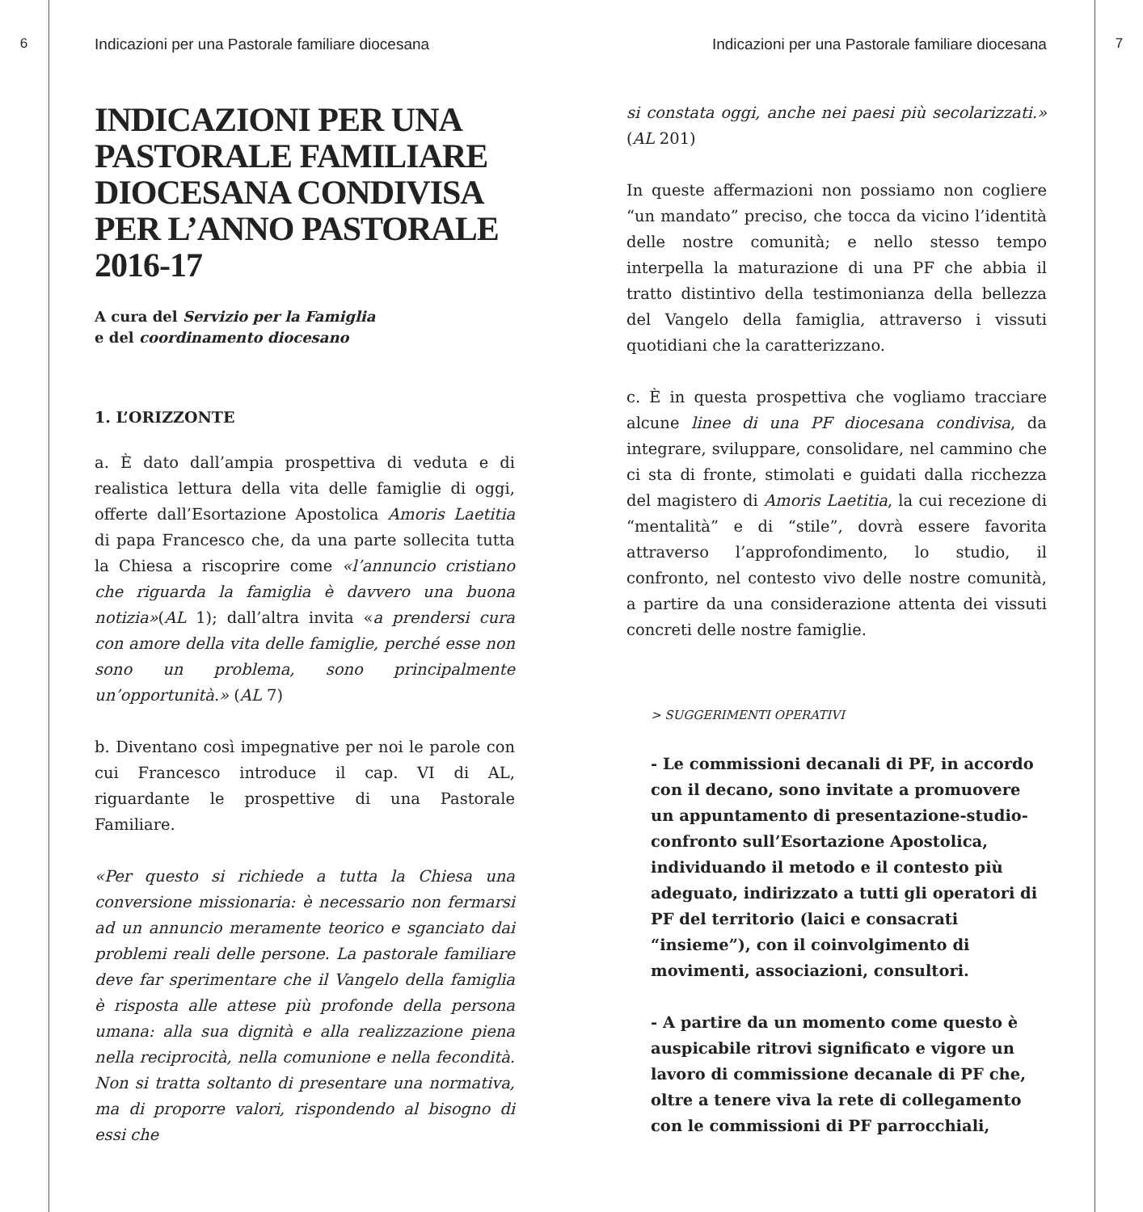6 Indicazioni per una Pastorale familiare diocesana
INDICAZIONI PER UNA PASTORALE FAMILIARE DIOCESANA CONDIVISA PER L’ANNO PASTORALE 2016-17
A cura del Servizio per la Famiglia
e del coordinamento diocesano
1. L’ORIZZONTE
a. È dato dall’ampia prospettiva di veduta e di realistica lettura della vita delle famiglie di oggi, offerte dall’Esortazione Apostolica Amoris Laetitia di papa Francesco che, da una parte sollecita tutta la Chiesa a riscoprire come «l’annuncio cristiano che riguarda la famiglia è davvero una buona notizia»(AL 1); dall’altra invita «a prendersi cura con amore della vita delle famiglie, perché esse non sono un problema, sono principalmente un’opportunità.» (AL 7)
b. Diventano così impegnative per noi le parole con cui Francesco introduce il cap. VI di AL, riguardante le prospettive di una Pastorale Familiare.
«Per questo si richiede a tutta la Chiesa una conversione missionaria: è necessario non fermarsi ad un annuncio meramente teorico e sganciato dai problemi reali delle persone. La pastorale familiare deve far sperimentare che il Vangelo della famiglia è risposta alle attese più profonde della persona umana: alla sua dignità e alla realizzazione piena nella reciprocità, nella comunione e nella fecondità. Non si tratta soltanto di presentare una normativa, ma di proporre valori, rispondendo al bisogno di essi che
Indicazioni per una Pastorale familiare diocesana
si constata oggi, anche nei paesi più secolarizzati.» (AL 201)
In queste affermazioni non possiamo non cogliere “un mandato” preciso, che tocca da vicino l’identità delle nostre comunità; e nello stesso tempo interpella la maturazione di una PF che abbia il tratto distintivo della testimonianza della bellezza del Vangelo della famiglia, attraverso i vissuti quotidiani che la caratterizzano.
c. È in questa prospettiva che vogliamo tracciare alcune linee di una PF diocesana condivisa, da integrare, sviluppare, consolidare, nel cammino che ci sta di fronte, stimolati e guidati dalla ricchezza del magistero di Amoris Laetitia, la cui recezione di “mentalità” e di “stile”, dovrà essere favorita attraverso l’approfondimento, lo studio, il confronto, nel contesto vivo delle nostre comunità, a partire da una considerazione attenta dei vissuti concreti delle nostre famiglie.
> SUGGERIMENTI OPERATIVI
- Le commissioni decanali di PF, in accordo con il decano, sono invitate a promuovere un appuntamento di presentazione-studio-confronto sull’Esortazione Apostolica, individuando il metodo e il contesto più adeguato, indirizzato a tutti gli operatori di PF del territorio (laici e consacrati “insieme”), con il coinvolgimento di movimenti, associazioni, consultori.
- A partire da un momento come questo è auspicabile ritrovi significato e vigore un lavoro di commissione decanale di PF che, oltre a tenere viva la rete di collegamento con le commissioni di PF parrocchiali,
7